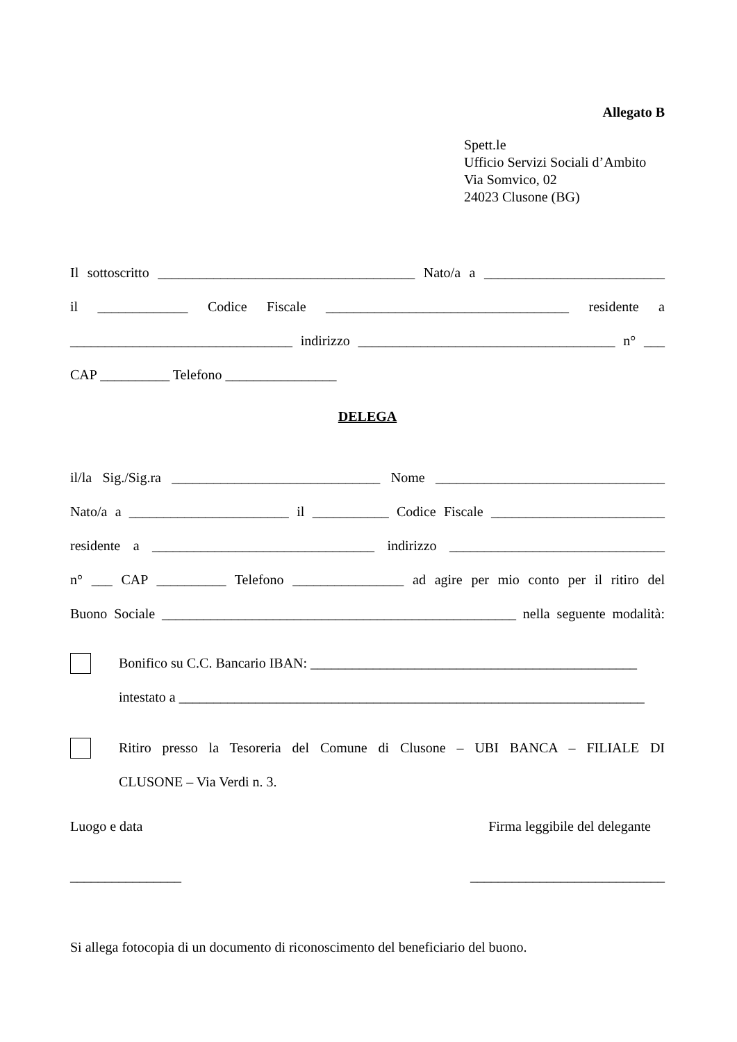Allegato B
Spett.le
Ufficio Servizi Sociali d’Ambito
Via Somvico, 02
24023 Clusone (BG)
Il sottoscritto _____________________________________ Nato/a a __________________________
il _____________ Codice Fiscale ___________________________________ residente a
________________________________ indirizzo _____________________________________ n° ___
CAP __________ Telefono ________________
DELEGA
il/la Sig./Sig.ra ______________________________ Nome _________________________________
Nato/a a _______________________ il ___________ Codice Fiscale _________________________
residente a ________________________________ indirizzo _______________________________
n° ___ CAP __________ Telefono ________________ ad agire per mio conto per il ritiro del
Buono Sociale ___________________________________________________ nella seguente modalità:
Bonifico su C.C. Bancario IBAN: _______________________________________________
intestato a ___________________________________________________________________
Ritiro presso la Tesoreria del Comune di Clusone – UBI BANCA – FILIALE DI
CLUSONE – Via Verdi n. 3.
Luogo e data Firma leggibile del delegante
________________ ____________________________
Si allega fotocopia di un documento di riconoscimento del beneficiario del buono.